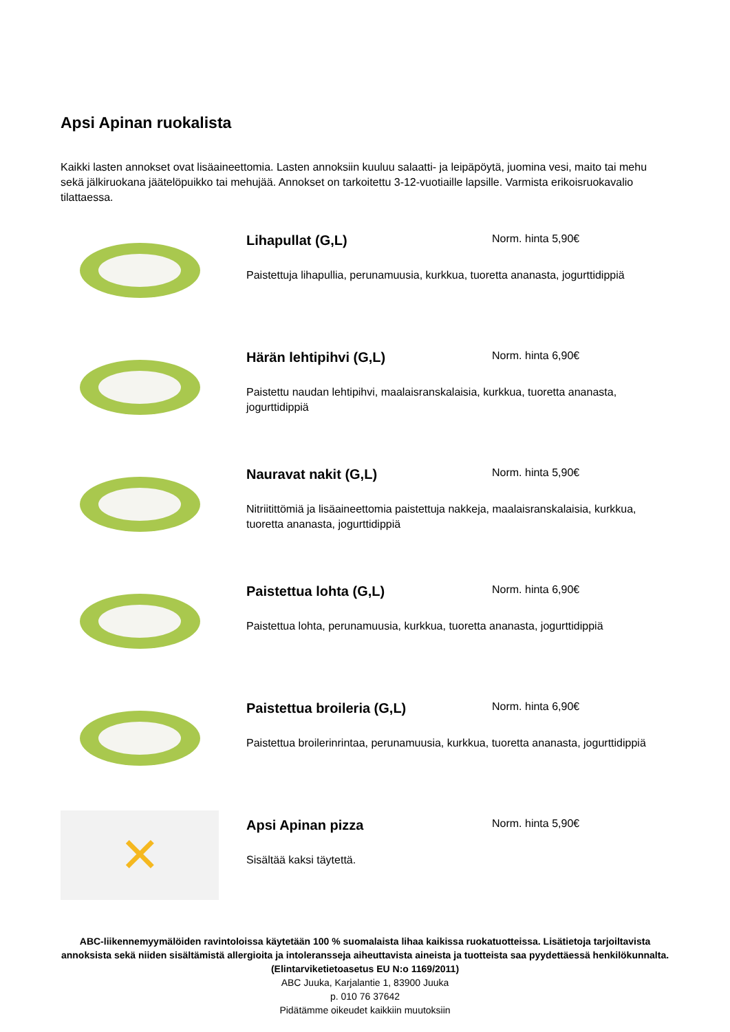Apsi Apinan ruokalista
Kaikki lasten annokset ovat lisäaineettomia. Lasten annoksiin kuuluu salaatti- ja leipäpöytä, juomina vesi, maito tai mehu sekä jälkiruokana jäätelöpuikko tai mehujää. Annokset on tarkoitettu 3-12-vuotiaille lapsille. Varmista erikoisruokavalio tilattaessa.
Lihapullat (G,L)
Norm. hinta 5,90€
Paistettuja lihapullia, perunamuusia, kurkkua, tuoretta ananasta, jogurttidippiä
Härän lehtipihvi (G,L)
Norm. hinta 6,90€
Paistettu naudan lehtipihvi, maalaisranskalaisia, kurkkua, tuoretta ananasta, jogurttidippiä
Nauravat nakit (G,L)
Norm. hinta 5,90€
Nitriitittömiä ja lisäaineettomia paistettuja nakkeja, maalaisranskalaisia, kurkkua, tuoretta ananasta, jogurttidippiä
Paistettua lohta (G,L)
Norm. hinta 6,90€
Paistettua lohta, perunamuusia, kurkkua, tuoretta ananasta, jogurttidippiä
Paistettua broileria (G,L)
Norm. hinta 6,90€
Paistettua broilerinrintaa, perunamuusia, kurkkua, tuoretta ananasta, jogurttidippiä
✕
Apsi Apinan pizza
Norm. hinta 5,90€
Sisältää kaksi täytettä.
ABC-liikennemyymälöiden ravintoloissa käytetään 100 % suomalaista lihaa kaikissa ruokatuotteissa. Lisätietoja tarjoiltavista annoksista sekä niiden sisältämistä allergioita ja intoleransseja aiheuttavista aineista ja tuotteista saa pyydettäessä henkilökunnalta. (Elintarviketietoasetus EU N:o 1169/2011)
ABC Juuka, Karjalantie 1, 83900 Juuka
p. 010 76 37642
Pidätämme oikeudet kaikkiin muutoksiin